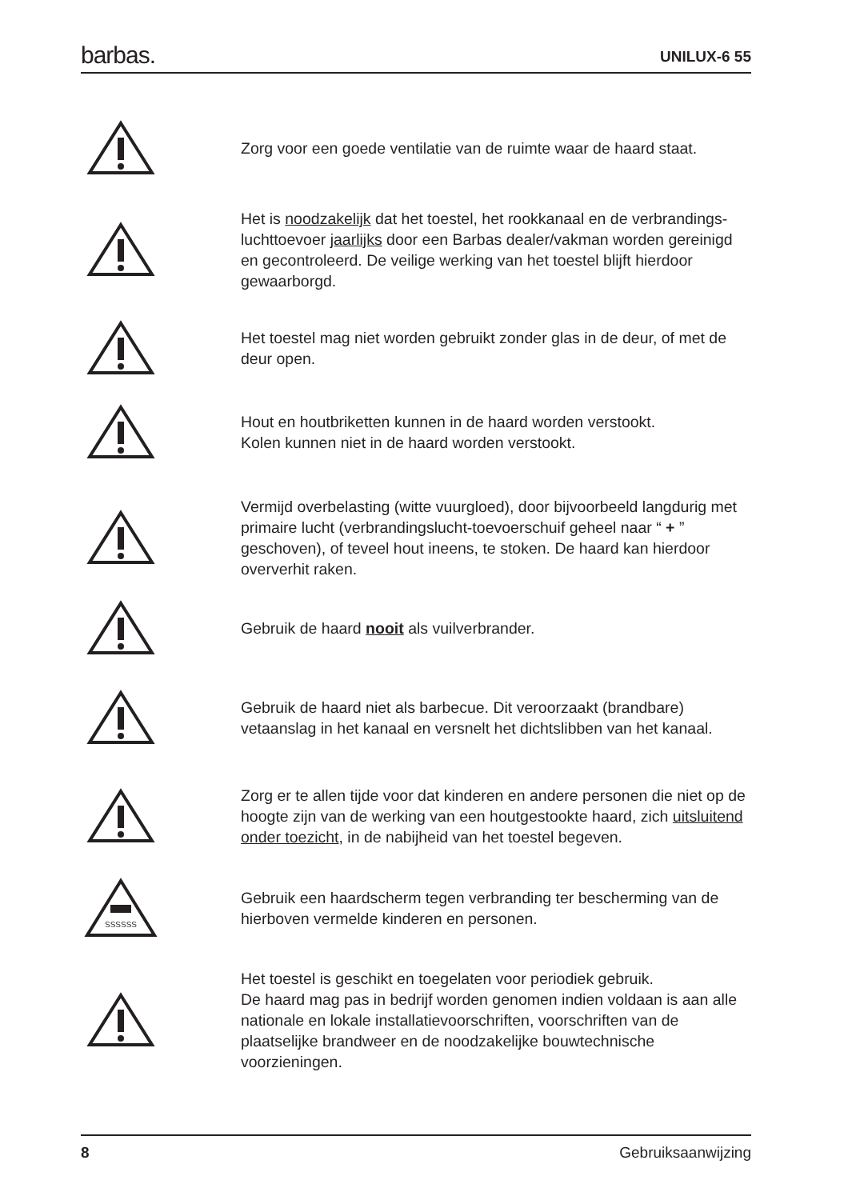barbas.
UNILUX-6 55
Zorg voor een goede ventilatie van de ruimte waar de haard staat.
Het is noodzakelijk dat het toestel, het rookkanaal en de verbrandings-luchttoevoer jaarlijks door een Barbas dealer/vakman worden gereinigd en gecontroleerd. De veilige werking van het toestel blijft hierdoor gewaarborgd.
Het toestel mag niet worden gebruikt zonder glas in de deur, of met de deur open.
Hout en houtbriketten kunnen in de haard worden verstookt.
Kolen kunnen niet in de haard worden verstookt.
Vermijd overbelasting (witte vuurgloed), door bijvoorbeeld langdurig met primaire lucht (verbrandingslucht-toevoerschuif geheel naar “ + ” geschoven), of teveel hout ineens, te stoken. De haard kan hierdoor oververhit raken.
Gebruik de haard nooit als vuilverbrander.
Gebruik de haard niet als barbecue. Dit veroorzaakt (brandbare) vetaanslag in het kanaal en versnelt het dichtslibben van het kanaal.
Zorg er te allen tijde voor dat kinderen en andere personen die niet op de hoogte zijn van de werking van een houtgestookte haard, zich uitsluitend onder toezicht, in de nabijheid van het toestel begeven.
SSSSSS
Gebruik een haardscherm tegen verbranding ter bescherming van de hierboven vermelde kinderen en personen.
Het toestel is geschikt en toegelaten voor periodiek gebruik.
De haard mag pas in bedrijf worden genomen indien voldaan is aan alle nationale en lokale installatievoorschriften, voorschriften van de plaatselijke brandweer en de noodzakelijke bouwtechnische voorzieningen.
8 Gebruiksaanwijzing